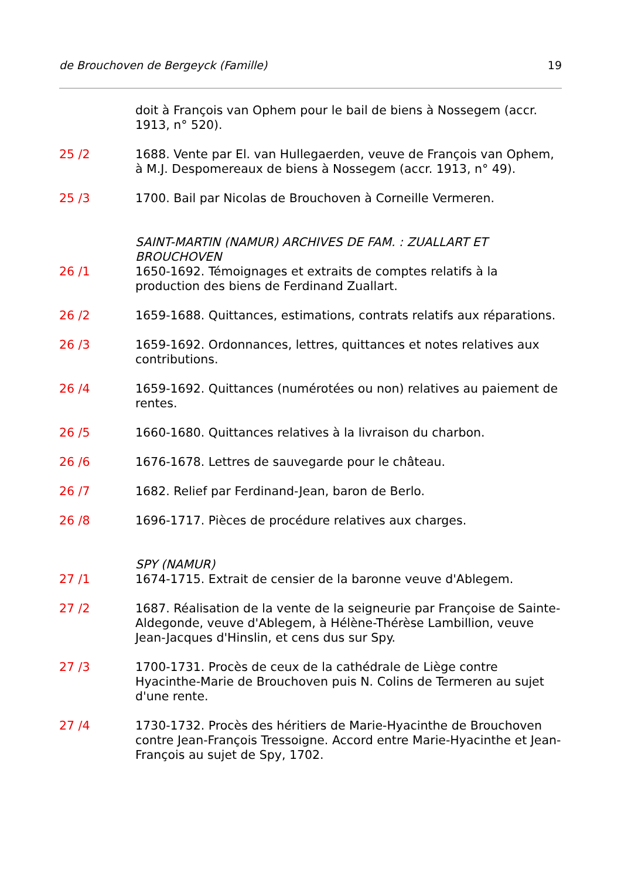de Brouchoven de Bergeyck (Famille) 19
doit à François van Ophem pour le bail de biens à Nossegem (accr. 1913, n° 520).
25 /2 1688. Vente par El. van Hullegaerden, veuve de François van Ophem, à M.J. Despomereaux de biens à Nossegem (accr. 1913, n° 49).
25 /3 1700. Bail par Nicolas de Brouchoven à Corneille Vermeren.
SAINT-MARTIN (NAMUR) ARCHIVES DE FAM. : ZUALLART ET BROUCHOVEN
26 /1 1650-1692. Témoignages et extraits de comptes relatifs à la production des biens de Ferdinand Zuallart.
26 /2 1659-1688. Quittances, estimations, contrats relatifs aux réparations.
26 /3 1659-1692. Ordonnances, lettres, quittances et notes relatives aux contributions.
26 /4 1659-1692. Quittances (numérotées ou non) relatives au paiement de rentes.
26 /5 1660-1680. Quittances relatives à la livraison du charbon.
26 /6 1676-1678. Lettres de sauvegarde pour le château.
26 /7 1682. Relief par Ferdinand-Jean, baron de Berlo.
26 /8 1696-1717. Pièces de procédure relatives aux charges.
SPY (NAMUR)
27 /1 1674-1715. Extrait de censier de la baronne veuve d'Ablegem.
27 /2 1687. Réalisation de la vente de la seigneurie par Françoise de Sainte-Aldegonde, veuve d'Ablegem, à Hélène-Thérèse Lambillion, veuve Jean-Jacques d'Hinslin, et cens dus sur Spy.
27 /3 1700-1731. Procès de ceux de la cathédrale de Liège contre Hyacinthe-Marie de Brouchoven puis N. Colins de Termeren au sujet d'une rente.
27 /4 1730-1732. Procès des héritiers de Marie-Hyacinthe de Brouchoven contre Jean-François Tressoigne. Accord entre Marie-Hyacinthe et Jean-François au sujet de Spy, 1702.